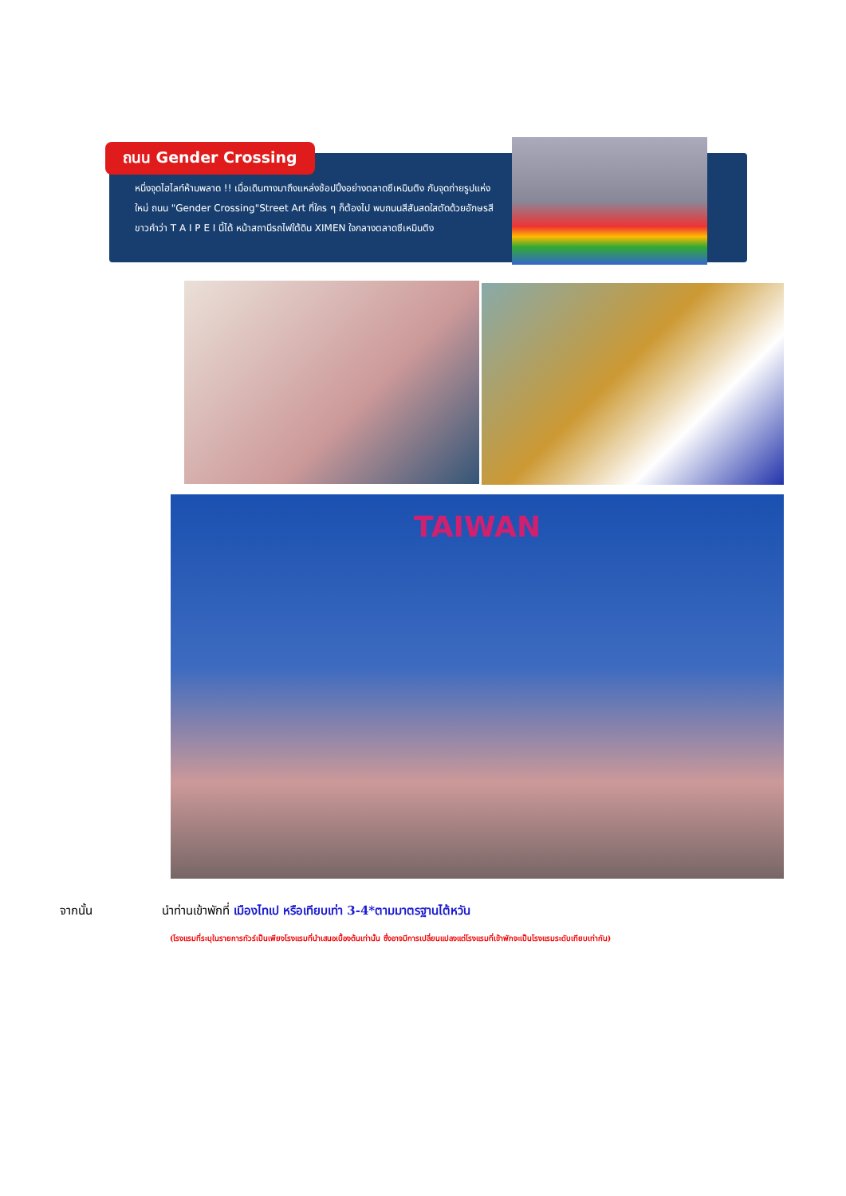ถนน Gender Crossing
หนึ่งจุดไฮไลท์ห้ามพลาด !! เมื่อเดินทางมาถึงแหล่งช้อปปิ้งอย่างตลาดซีเหมินติง กับจุดถ่ายรูปแห่งใหม่ ถนน "Gender Crossing"Street Art ที่ใคร ๆ ก็ต้องไป พบถนนสีสันสดใสตัดด้วยอักษรสีขาวคำว่า T A I P E I นี้ได้ หน้าสถานีรถไฟใต้ดิน XIMEN ใจกลางตลาดซีเหมินติง
TAIWAN
จากนั้น
นำท่านเข้าพักที่ เมืองไทเป หรือเทียบเท่า 3-4*ตามมาตรฐานไต้หวัน
(โรงแรมที่ระบุในรายการทัวร์เป็นเพียงโรงแรมที่นำเสนอเบื้องต้นเท่านั้น ซึ่งอาจมีการเปลี่ยนแปลงแต่โรงแรมที่เข้าพักจะเป็นโรงแรมระดับเทียบเท่ากัน)